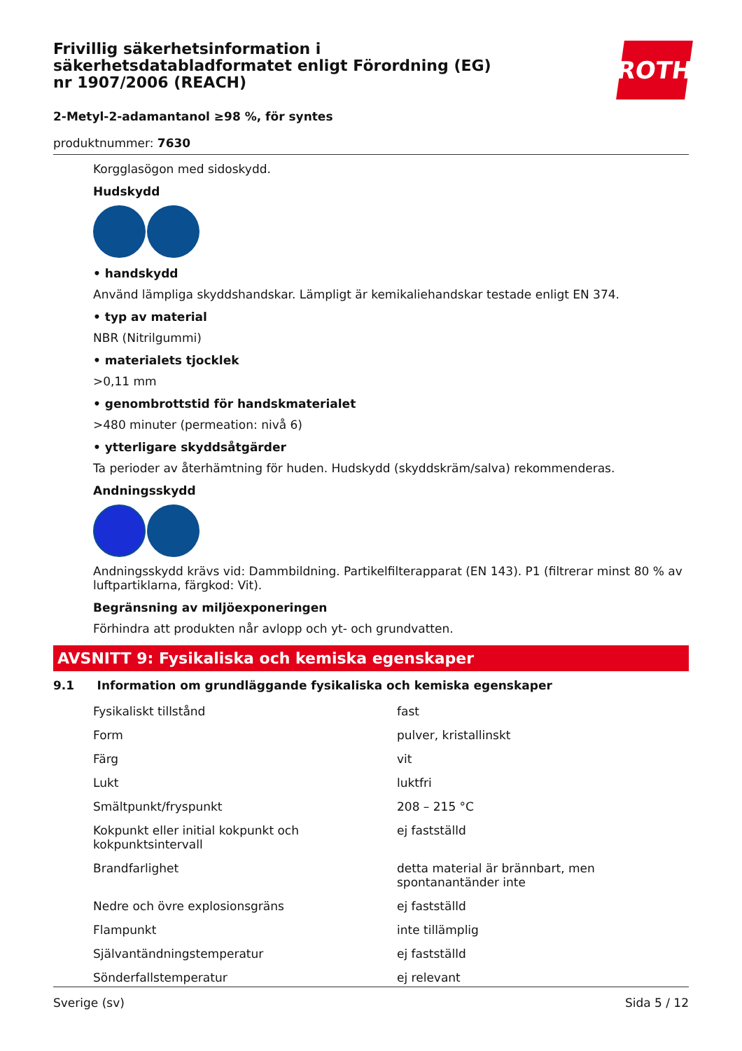ROTH
Frivillig säkerhetsinformation i säkerhetsdatabladformatet enligt Förordning (EG) nr 1907/2006 (REACH)
2-Metyl-2-adamantanol ≥98 %, för syntes
produktnummer: 7630
Korgglasögon med sidoskydd.
Hudskydd
• handskydd
Använd lämpliga skyddshandskar. Lämpligt är kemikaliehandskar testade enligt EN 374.
• typ av material
NBR (Nitrilgummi)
• materialets tjocklek
>0,11 mm
• genombrottstid för handskmaterialet
>480 minuter (permeation: nivå 6)
• ytterligare skyddsåtgärder
Ta perioder av återhämtning för huden. Hudskydd (skyddskräm/salva) rekommenderas.
Andningsskydd
Andningsskydd krävs vid: Dammbildning. Partikelfilterapparat (EN 143). P1 (filtrerar minst 80 % av luftpartiklarna, färgkod: Vit).
Begränsning av miljöexponeringen
Förhindra att produkten når avlopp och yt- och grundvatten.
AVSNITT 9: Fysikaliska och kemiska egenskaper
9.1 Information om grundläggande fysikaliska och kemiska egenskaper
| Fysikaliskt tillstånd | fast |
| Form | pulver, kristallinskt |
| Färg | vit |
| Lukt | luktfri |
| Smältpunkt/fryspunkt | 208 – 215 °C |
| Kokpunkt eller initial kokpunkt och kokpunktsintervall | ej fastställd |
| Brandfarlighet | detta material är brännbart, men spontanantänder inte |
| Nedre och övre explosionsgräns | ej fastställd |
| Flampunkt | inte tillämplig |
| Självantändningstemperatur | ej fastställd |
| Sönderfallstemperatur | ej relevant |
Sverige (sv) Sida 5 / 12